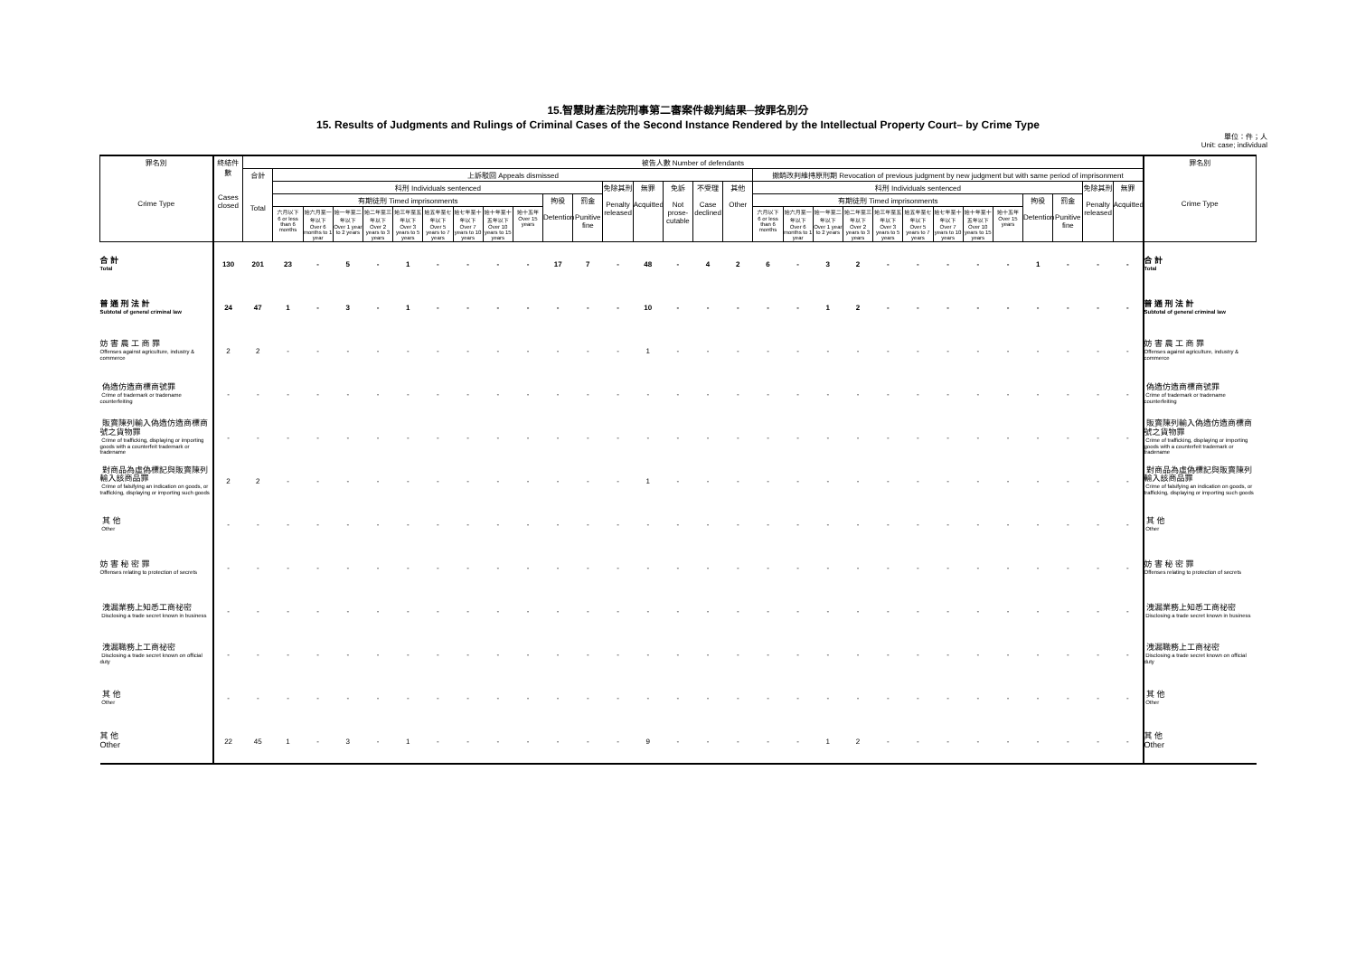15.智慧財產法院刑事第二審案件裁判結果─按罪名別分
15. Results of Judgments and Rulings of Criminal Cases of the Second Instance Rendered by the Intellectual Property Court– by Crime Type
單位：件；人
Unit: case; individual
| 罪名別 Crime Type | 終結件數 Cases closed | 被告人數 Number of defendants | | | | | | | | | | | | | | | | | | | | | | | | | | | | | | 罪名別 Crime Type |
| --- | --- | --- | --- | --- | --- | --- | --- | --- | --- | --- | --- | --- | --- | --- | --- | --- | --- | --- | --- | --- | --- | --- | --- | --- | --- | --- | --- | --- | --- | --- | --- | --- |
| | | 合計 Total | 上訴駁回 Appeals dismissed | | | | | | | | | | | | | | | | 撤銷改判維持原刑期 Revocation of previous judgment by new judgment but with same period of imprisonment | | | | | | | | | | | | | |
| | | | 科刑 Individuals sentenced | | | | | | | | | | | 免除其刑 Penalty released | 無罪 Acquitted | 免訴 Not prose-cutable | 不受理 Case declined | 其他 Other | 科刑 Individuals sentenced | | | | | | | | | | | 免除其刑 Penalty released | 無罪 Acquitted | |
| | | | 有期徒刑 Timed imprisonments | | | | | | | | | 拘役 Detention | 罰金 Punitive fine | | | | | | 有期徒刑 Timed imprisonments | | | | | | | | | 拘役 Detention | 罰金 Punitive fine | | | |
| | | | 六月以下 6 or less than 6 months | 逾六月至一年以下 Over 6 months to 1 year | 逾一年至二年以下 Over 1 year to 2 years | 逾二年至三年以下 Over 2 years to 3 years | 逾三年至五年以下 Over 3 years to 5 years | 逾五年至七年以下 Over 5 years to 7 years | 逾七年至十年以下 Over 7 years to 10 years | 逾十年至十五年以下 Over 10 years to 15 years | 逾十五年 Over 15 years | | | | | | | | 六月以下 6 or less than 6 months | 逾六月至一年以下 Over 6 months to 1 year | 逾一年至二年以下 Over 1 year to 2 years | 逾二年至三年以下 Over 2 years to 3 years | 逾三年至五年以下 Over 3 years to 5 years | 逾五年至七年以下 Over 5 years to 7 years | 逾七年至十年以下 Over 7 years to 10 years | 逾十年至十五年以下 Over 10 years to 15 years | 逾十五年 Over 15 years | | | | | |
| 合 計 Total | 130 | 201 | 23 | - | 5 | - | 1 | - | - | - | - | 17 | 7 | - | 48 | - | 4 | 2 | 6 | - | 3 | 2 | - | - | - | - | - | 1 | - | - | - | 合 計 Total |
| 普 通 刑 法 計 Subtotal of general criminal law | 24 | 47 | 1 | - | 3 | - | 1 | - | - | - | - | - | - | - | 10 | - | - | - | - | - | 1 | 2 | - | - | - | - | - | - | - | - | - | 普 通 刑 法 計 Subtotal of general criminal law |
| 妨 害 農 工 商 罪 Offenses against agriculture, industry & commerce | 2 | 2 | - | - | - | - | - | - | - | - | - | - | - | - | 1 | - | - | - | - | - | - | - | - | - | - | - | - | - | - | - | - | 妨 害 農 工 商 罪 Offenses against agriculture, industry & commerce |
| 偽造仿造商標商號罪 Crime of trademark or tradename counterfeiting | - | - | - | - | - | - | - | - | - | - | - | - | - | - | - | - | - | - | - | - | - | - | - | - | - | - | - | - | - | - | - | 偽造仿造商標商號罪 Crime of trademark or tradename counterfeiting |
| 販賣陳列輸入偽造仿造商標商號之貨物罪 Crime of trafficking, displaying or importing goods with a counterfeit trademark or tradename | - | - | - | - | - | - | - | - | - | - | - | - | - | - | - | - | - | - | - | - | - | - | - | - | - | - | - | - | - | - | - | 販賣陳列輸入偽造仿造商標商號之貨物罪 Crime of trafficking, displaying or importing goods with a counterfeit trademark or tradename |
| 對商品為虛偽標記與販賣陳列輸入該商品罪 Crime of falsifying an indication on goods, or trafficking, displaying or importing such goods | 2 | 2 | - | - | - | - | - | - | - | - | - | - | - | - | 1 | - | - | - | - | - | - | - | - | - | - | - | - | - | - | - | - | 對商品為虛偽標記與販賣陳列輸入該商品罪 Crime of falsifying an indication on goods, or trafficking, displaying or importing such goods |
| 其 他 Other | - | - | - | - | - | - | - | - | - | - | - | - | - | - | - | - | - | - | - | - | - | - | - | - | - | - | - | - | - | - | - | 其 他 Other |
| 妨 害 秘 密 罪 Offenses relating to protection of secrets | - | - | - | - | - | - | - | - | - | - | - | - | - | - | - | - | - | - | - | - | - | - | - | - | - | - | - | - | - | - | - | 妨 害 秘 密 罪 Offenses relating to protection of secrets |
| 洩漏業務上知悉工商祕密 Disclosing a trade secret known in business | - | - | - | - | - | - | - | - | - | - | - | - | - | - | - | - | - | - | - | - | - | - | - | - | - | - | - | - | - | - | - | 洩漏業務上知悉工商祕密 Disclosing a trade secret known in business |
| 洩漏職務上工商祕密 Disclosing a trade secret known on official duty | - | - | - | - | - | - | - | - | - | - | - | - | - | - | - | - | - | - | - | - | - | - | - | - | - | - | - | - | - | - | - | 洩漏職務上工商祕密 Disclosing a trade secret known on official duty |
| 其 他 Other | - | - | - | - | - | - | - | - | - | - | - | - | - | - | - | - | - | - | - | - | - | - | - | - | - | - | - | - | - | - | - | 其 他 Other |
| 其 他 Other | 22 | 45 | 1 | - | 3 | - | 1 | - | - | - | - | - | - | - | 9 | - | - | - | - | - | 1 | 2 | - | - | - | - | - | - | - | - | - | 其 他 Other |